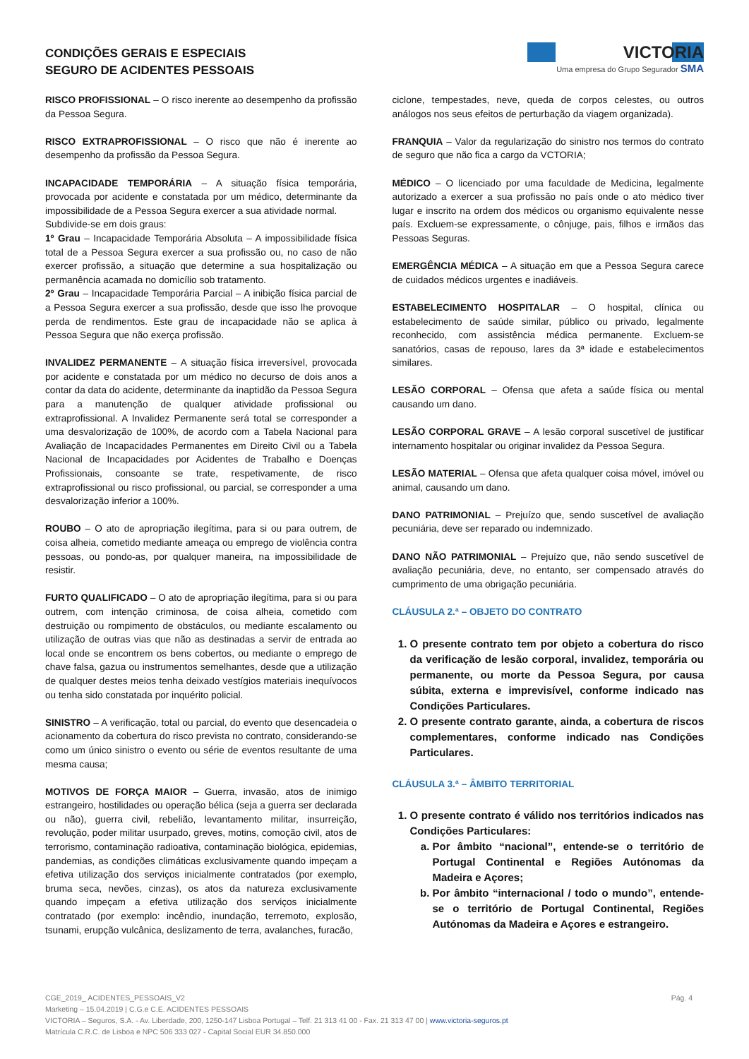CONDIÇÕES GERAIS E ESPECIAIS
SEGURO DE ACIDENTES PESSOAIS
VICTORIA
Uma empresa do Grupo Segurador SMA
RISCO PROFISSIONAL – O risco inerente ao desempenho da profissão da Pessoa Segura.
RISCO EXTRAPROFISSIONAL – O risco que não é inerente ao desempenho da profissão da Pessoa Segura.
INCAPACIDADE TEMPORÁRIA – A situação física temporária, provocada por acidente e constatada por um médico, determinante da impossibilidade de a Pessoa Segura exercer a sua atividade normal.
Subdivide-se em dois graus:
1º Grau – Incapacidade Temporária Absoluta – A impossibilidade física total de a Pessoa Segura exercer a sua profissão ou, no caso de não exercer profissão, a situação que determine a sua hospitalização ou permanência acamada no domicílio sob tratamento.
2º Grau – Incapacidade Temporária Parcial – A inibição física parcial de a Pessoa Segura exercer a sua profissão, desde que isso lhe provoque perda de rendimentos. Este grau de incapacidade não se aplica à Pessoa Segura que não exerça profissão.
INVALIDEZ PERMANENTE – A situação física irreversível, provocada por acidente e constatada por um médico no decurso de dois anos a contar da data do acidente, determinante da inaptidão da Pessoa Segura para a manutenção de qualquer atividade profissional ou extraprofissional. A Invalidez Permanente será total se corresponder a uma desvalorização de 100%, de acordo com a Tabela Nacional para Avaliação de Incapacidades Permanentes em Direito Civil ou a Tabela Nacional de Incapacidades por Acidentes de Trabalho e Doenças Profissionais, consoante se trate, respetivamente, de risco extraprofissional ou risco profissional, ou parcial, se corresponder a uma desvalorização inferior a 100%.
ROUBO – O ato de apropriação ilegítima, para si ou para outrem, de coisa alheia, cometido mediante ameaça ou emprego de violência contra pessoas, ou pondo-as, por qualquer maneira, na impossibilidade de resistir.
FURTO QUALIFICADO – O ato de apropriação ilegítima, para si ou para outrem, com intenção criminosa, de coisa alheia, cometido com destruição ou rompimento de obstáculos, ou mediante escalamento ou utilização de outras vias que não as destinadas a servir de entrada ao local onde se encontrem os bens cobertos, ou mediante o emprego de chave falsa, gazua ou instrumentos semelhantes, desde que a utilização de qualquer destes meios tenha deixado vestígios materiais inequívocos ou tenha sido constatada por inquérito policial.
SINISTRO – A verificação, total ou parcial, do evento que desencadeia o acionamento da cobertura do risco prevista no contrato, considerando-se como um único sinistro o evento ou série de eventos resultante de uma mesma causa;
MOTIVOS DE FORÇA MAIOR – Guerra, invasão, atos de inimigo estrangeiro, hostilidades ou operação bélica (seja a guerra ser declarada ou não), guerra civil, rebelião, levantamento militar, insurreição, revolução, poder militar usurpado, greves, motins, comoção civil, atos de terrorismo, contaminação radioativa, contaminação biológica, epidemias, pandemias, as condições climáticas exclusivamente quando impeçam a efetiva utilização dos serviços inicialmente contratados (por exemplo, bruma seca, nevões, cinzas), os atos da natureza exclusivamente quando impeçam a efetiva utilização dos serviços inicialmente contratado (por exemplo: incêndio, inundação, terremoto, explosão, tsunami, erupção vulcânica, deslizamento de terra, avalanches, furacão,
ciclone, tempestades, neve, queda de corpos celestes, ou outros análogos nos seus efeitos de perturbação da viagem organizada).
FRANQUIA – Valor da regularização do sinistro nos termos do contrato de seguro que não fica a cargo da VCTORIA;
MÉDICO – O licenciado por uma faculdade de Medicina, legalmente autorizado a exercer a sua profissão no país onde o ato médico tiver lugar e inscrito na ordem dos médicos ou organismo equivalente nesse país. Excluem-se expressamente, o cônjuge, pais, filhos e irmãos das Pessoas Seguras.
EMERGÊNCIA MÉDICA – A situação em que a Pessoa Segura carece de cuidados médicos urgentes e inadiáveis.
ESTABELECIMENTO HOSPITALAR – O hospital, clínica ou estabelecimento de saúde similar, público ou privado, legalmente reconhecido, com assistência médica permanente. Excluem-se sanatórios, casas de repouso, lares da 3ª idade e estabelecimentos similares.
LESÃO CORPORAL – Ofensa que afeta a saúde física ou mental causando um dano.
LESÃO CORPORAL GRAVE – A lesão corporal suscetível de justificar internamento hospitalar ou originar invalidez da Pessoa Segura.
LESÃO MATERIAL – Ofensa que afeta qualquer coisa móvel, imóvel ou animal, causando um dano.
DANO PATRIMONIAL – Prejuízo que, sendo suscetível de avaliação pecuniária, deve ser reparado ou indemnizado.
DANO NÃO PATRIMONIAL – Prejuízo que, não sendo suscetível de avaliação pecuniária, deve, no entanto, ser compensado através do cumprimento de uma obrigação pecuniária.
CLÁUSULA 2.ª – OBJETO DO CONTRATO
1. O presente contrato tem por objeto a cobertura do risco da verificação de lesão corporal, invalidez, temporária ou permanente, ou morte da Pessoa Segura, por causa súbita, externa e imprevisível, conforme indicado nas Condições Particulares.
2. O presente contrato garante, ainda, a cobertura de riscos complementares, conforme indicado nas Condições Particulares.
CLÁUSULA 3.ª – ÂMBITO TERRITORIAL
1. O presente contrato é válido nos territórios indicados nas Condições Particulares:
a. Por âmbito “nacional”, entende-se o território de Portugal Continental e Regiões Autónomas da Madeira e Açores;
b. Por âmbito “internacional / todo o mundo”, entende-se o território de Portugal Continental, Regiões Autónomas da Madeira e Açores e estrangeiro.
Pág. 4 CGE_2019_ ACIDENTES_PESSOAIS_V2
Marketing – 15.04.2019 | C.G.e C.E. ACIDENTES PESSOAIS
VICTORIA – Seguros, S.A. - Av. Liberdade, 200, 1250-147 Lisboa Portugal – Telf. 21 313 41 00 - Fax. 21 313 47 00 | www.victoria-seguros.pt
Matrícula C.R.C. de Lisboa e NPC 506 333 027 - Capital Social EUR 34.850.000